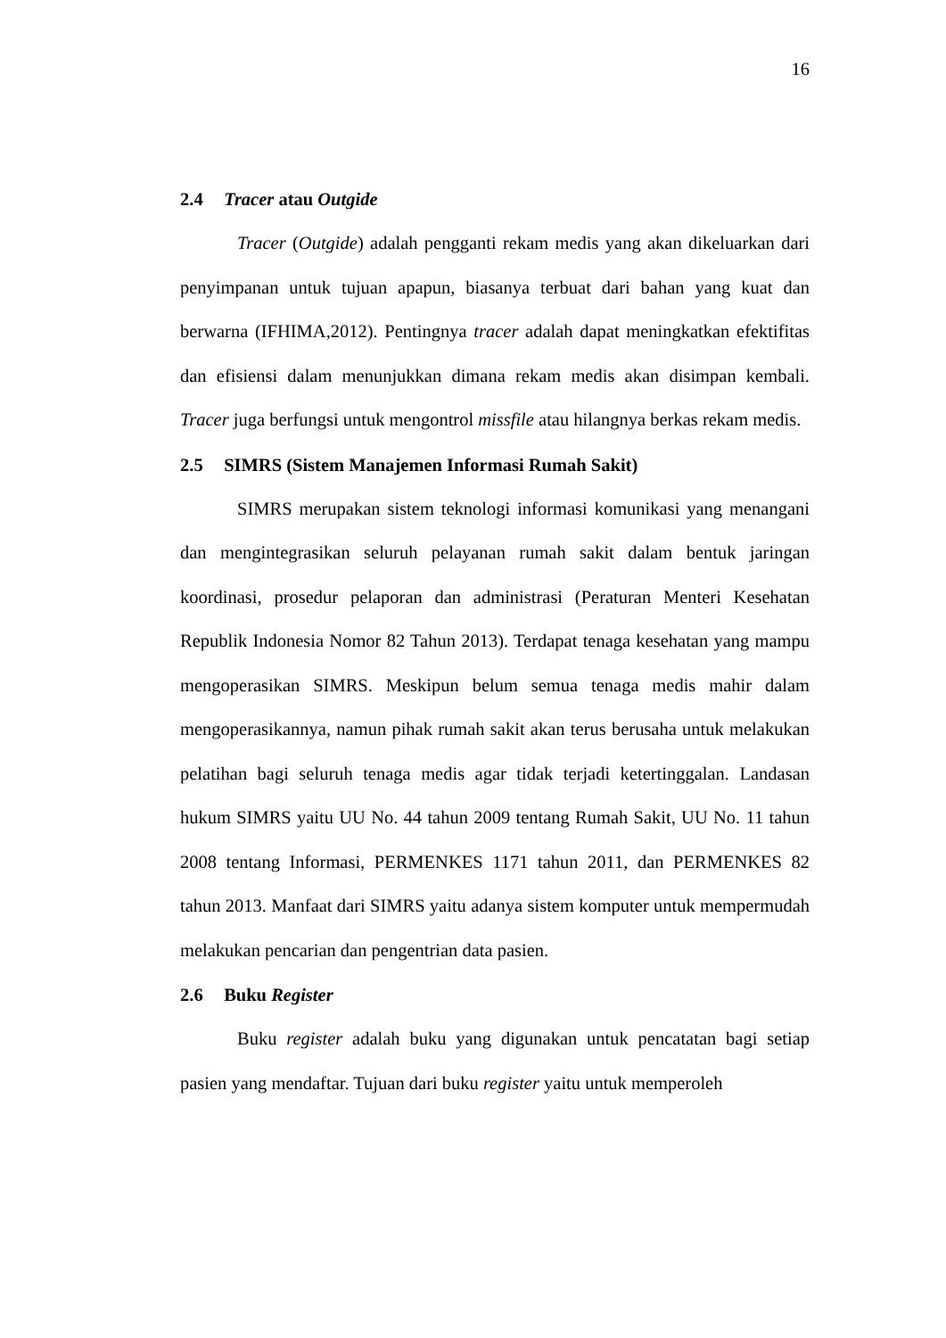16
2.4 Tracer atau Outgide
Tracer (Outgide) adalah pengganti rekam medis yang akan dikeluarkan dari penyimpanan untuk tujuan apapun, biasanya terbuat dari bahan yang kuat dan berwarna (IFHIMA,2012). Pentingnya tracer adalah dapat meningkatkan efektifitas dan efisiensi dalam menunjukkan dimana rekam medis akan disimpan kembali. Tracer juga berfungsi untuk mengontrol missfile atau hilangnya berkas rekam medis.
2.5 SIMRS (Sistem Manajemen Informasi Rumah Sakit)
SIMRS merupakan sistem teknologi informasi komunikasi yang menangani dan mengintegrasikan seluruh pelayanan rumah sakit dalam bentuk jaringan koordinasi, prosedur pelaporan dan administrasi (Peraturan Menteri Kesehatan Republik Indonesia Nomor 82 Tahun 2013). Terdapat tenaga kesehatan yang mampu mengoperasikan SIMRS. Meskipun belum semua tenaga medis mahir dalam mengoperasikannya, namun pihak rumah sakit akan terus berusaha untuk melakukan pelatihan bagi seluruh tenaga medis agar tidak terjadi ketertinggalan. Landasan hukum SIMRS yaitu UU No. 44 tahun 2009 tentang Rumah Sakit, UU No. 11 tahun 2008 tentang Informasi, PERMENKES 1171 tahun 2011, dan PERMENKES 82 tahun 2013. Manfaat dari SIMRS yaitu adanya sistem komputer untuk mempermudah melakukan pencarian dan pengentrian data pasien.
2.6 Buku Register
Buku register adalah buku yang digunakan untuk pencatatan bagi setiap pasien yang mendaftar. Tujuan dari buku register yaitu untuk memperoleh